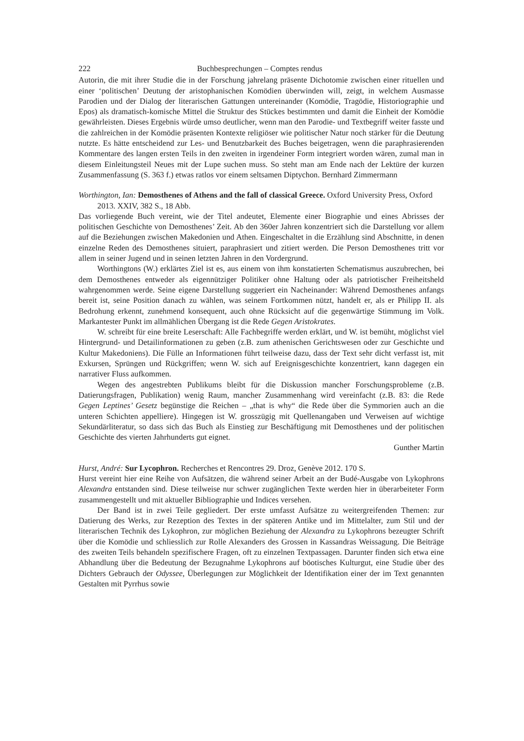222 Buchbesprechungen – Comptes rendus
Autorin, die mit ihrer Studie die in der Forschung jahrelang präsente Dichotomie zwischen einer rituellen und einer ‘politischen’ Deutung der aristophanischen Komödien überwinden will, zeigt, in welchem Ausmasse Parodien und der Dialog der literarischen Gattungen untereinander (Komödie, Tragödie, Historiographie und Epos) als dramatisch-komische Mittel die Struktur des Stückes bestimmten und damit die Einheit der Komödie gewährleisten. Dieses Ergebnis würde umso deutlicher, wenn man den Parodie- und Textbegriff weiter fasste und die zahlreichen in der Komödie präsenten Kontexte religiöser wie politischer Natur noch stärker für die Deutung nutzte. Es hätte entscheidend zur Les- und Benutzbarkeit des Buches beigetragen, wenn die paraphrasierenden Kommentare des langen ersten Teils in den zweiten in irgendeiner Form integriert worden wären, zumal man in diesem Einleitungsteil Neues mit der Lupe suchen muss. So steht man am Ende nach der Lektüre der kurzen Zusammenfassung (S. 363 f.) etwas ratlos vor einem seltsamen Diptychon. Bernhard Zimmermann
Worthington, Ian: Demosthenes of Athens and the fall of classical Greece. Oxford University Press, Oxford 2013. XXIV, 382 S., 18 Abb.
Das vorliegende Buch vereint, wie der Titel andeutet, Elemente einer Biographie und eines Abrisses der politischen Geschichte von Demosthenes’ Zeit. Ab den 360er Jahren konzentriert sich die Darstellung vor allem auf die Beziehungen zwischen Makedonien und Athen. Eingeschaltet in die Erzählung sind Abschnitte, in denen einzelne Reden des Demosthenes situiert, paraphrasiert und zitiert werden. Die Person Demosthenes tritt vor allem in seiner Jugend und in seinen letzten Jahren in den Vordergrund.
Worthingtons (W.) erklärtes Ziel ist es, aus einem von ihm konstatierten Schematismus auszubrechen, bei dem Demosthenes entweder als eigennütziger Politiker ohne Haltung oder als patriotischer Freiheitsheld wahrgenommen werde. Seine eigene Darstellung suggeriert ein Nacheinander: Während Demosthenes anfangs bereit ist, seine Position danach zu wählen, was seinem Fortkommen nützt, handelt er, als er Philipp II. als Bedrohung erkennt, zunehmend konsequent, auch ohne Rücksicht auf die gegenwärtige Stimmung im Volk. Markantester Punkt im allmählichen Übergang ist die Rede Gegen Aristokrates.
W. schreibt für eine breite Leserschaft: Alle Fachbegriffe werden erklärt, und W. ist bemüht, möglichst viel Hintergrund- und Detailinformationen zu geben (z.B. zum athenischen Gerichtswesen oder zur Geschichte und Kultur Makedoniens). Die Fülle an Informationen führt teilweise dazu, dass der Text sehr dicht verfasst ist, mit Exkursen, Sprüngen und Rückgriffen; wenn W. sich auf Ereignisgeschichte konzentriert, kann dagegen ein narrativer Fluss aufkommen.
Wegen des angestrebten Publikums bleibt für die Diskussion mancher Forschungsprobleme (z.B. Datierungsfragen, Publikation) wenig Raum, mancher Zusammenhang wird vereinfacht (z.B. 83: die Rede Gegen Leptines’ Gesetz begünstige die Reichen – „that is why“ die Rede über die Symmorien auch an die unteren Schichten appelliere). Hingegen ist W. grosszügig mit Quellenangaben und Verweisen auf wichtige Sekundärliteratur, so dass sich das Buch als Einstieg zur Beschäftigung mit Demosthenes und der politischen Geschichte des vierten Jahrhunderts gut eignet.
Gunther Martin
Hurst, André: Sur Lycophron. Recherches et Rencontres 29. Droz, Genève 2012. 170 S.
Hurst vereint hier eine Reihe von Aufsätzen, die während seiner Arbeit an der Budé-Ausgabe von Lykophrons Alexandra entstanden sind. Diese teilweise nur schwer zugänglichen Texte werden hier in überarbeiteter Form zusammengestellt und mit aktueller Bibliographie und Indices versehen.
Der Band ist in zwei Teile gegliedert. Der erste umfasst Aufsätze zu weitergreifenden Themen: zur Datierung des Werks, zur Rezeption des Textes in der späteren Antike und im Mittelalter, zum Stil und der literarischen Technik des Lykophron, zur möglichen Beziehung der Alexandra zu Lykophrons bezeugter Schrift über die Komödie und schliesslich zur Rolle Alexanders des Grossen in Kassandras Weissagung. Die Beiträge des zweiten Teils behandeln spezifischere Fragen, oft zu einzelnen Textpassagen. Darunter finden sich etwa eine Abhandlung über die Bedeutung der Bezugnahme Lykophrons auf böotisches Kulturgut, eine Studie über des Dichters Gebrauch der Odyssee, Überlegungen zur Möglichkeit der Identifikation einer der im Text genannten Gestalten mit Pyrrhus sowie